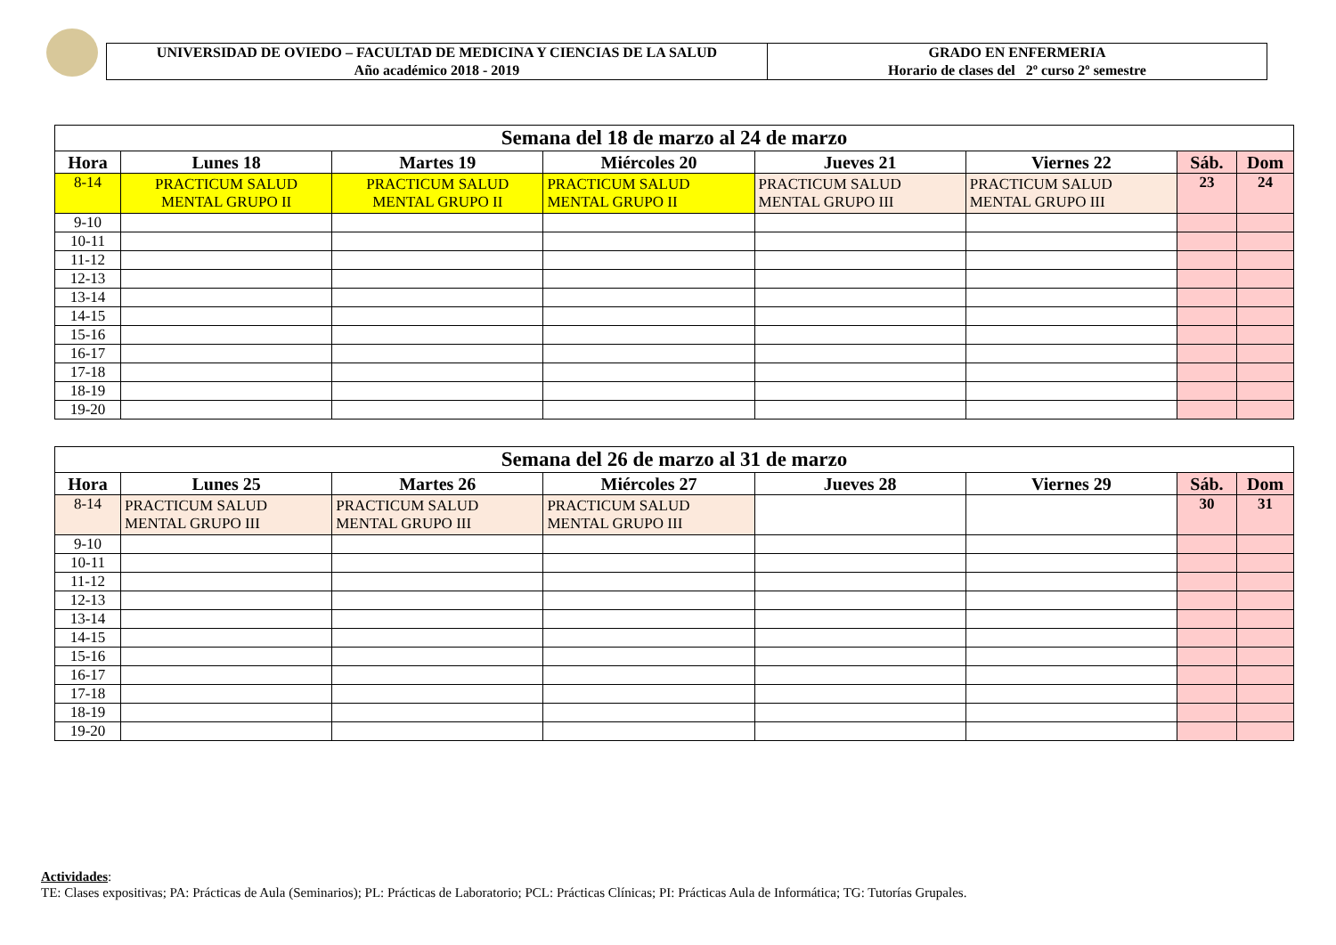| UNIVERSIDAD DE OVIEDO – FACULTAD DE MEDICINA Y CIENCIAS DE LA SALUD Año académico 2018 - 2019 | GRADO EN ENFERMERIA Horario de clases del 2º curso 2º semestre |
| Semana del 18 de marzo al 24 de marzo | | | | | | | |
| --- | --- | --- | --- | --- | --- | --- | --- |
| Hora | Lunes 18 | Martes 19 | Miércoles 20 | Jueves 21 | Viernes 22 | Sáb. | Dom |
| 8-14 | PRACTICUM SALUD MENTAL GRUPO II | PRACTICUM SALUD MENTAL GRUPO II | PRACTICUM SALUD MENTAL GRUPO II | PRACTICUM SALUD MENTAL GRUPO III | PRACTICUM SALUD MENTAL GRUPO III | 23 | 24 |
| 9-10 | | | | | | | |
| 10-11 | | | | | | | |
| 11-12 | | | | | | | |
| 12-13 | | | | | | | |
| 13-14 | | | | | | | |
| 14-15 | | | | | | | |
| 15-16 | | | | | | | |
| 16-17 | | | | | | | |
| 17-18 | | | | | | | |
| 18-19 | | | | | | | |
| 19-20 | | | | | | | |
| Semana del 26 de marzo al 31 de marzo | | | | | | | |
| --- | --- | --- | --- | --- | --- | --- | --- |
| Hora | Lunes 25 | Martes 26 | Miércoles 27 | Jueves 28 | Viernes 29 | Sáb. | Dom |
| 8-14 | PRACTICUM SALUD MENTAL GRUPO III | PRACTICUM SALUD MENTAL GRUPO III | PRACTICUM SALUD MENTAL GRUPO III | | | 30 | 31 |
| 9-10 | | | | | | | |
| 10-11 | | | | | | | |
| 11-12 | | | | | | | |
| 12-13 | | | | | | | |
| 13-14 | | | | | | | |
| 14-15 | | | | | | | |
| 15-16 | | | | | | | |
| 16-17 | | | | | | | |
| 17-18 | | | | | | | |
| 18-19 | | | | | | | |
| 19-20 | | | | | | | |
Actividades:
TE: Clases expositivas; PA: Prácticas de Aula (Seminarios); PL: Prácticas de Laboratorio; PCL: Prácticas Clínicas; PI: Prácticas Aula de Informática; TG: Tutorías Grupales.